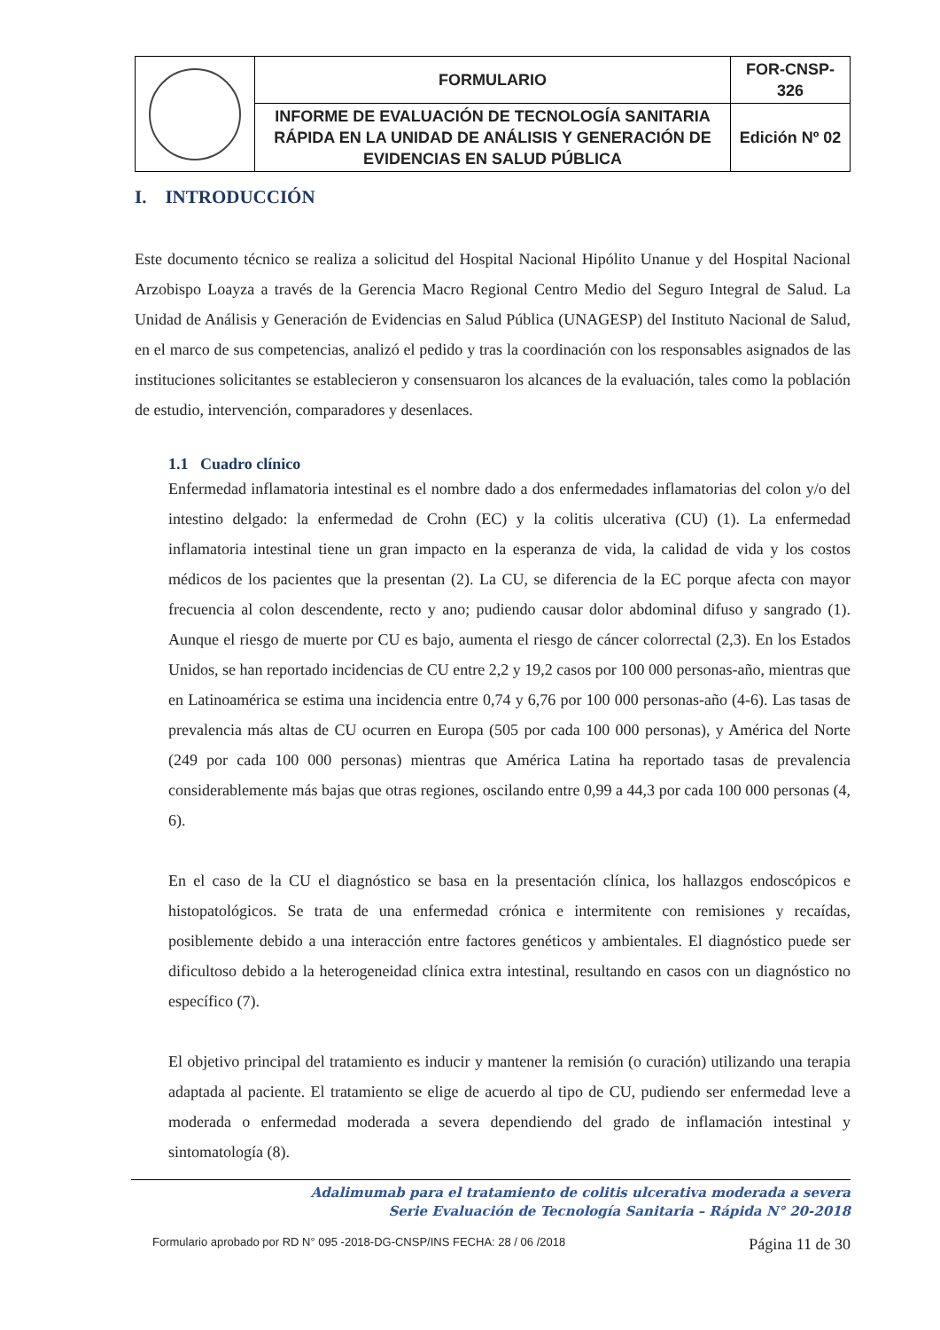| | FORMULARIO | FOR-CNSP-326 |
| | INFORME DE EVALUACIÓN DE TECNOLOGÍA SANITARIA RÁPIDA EN LA UNIDAD DE ANÁLISIS Y GENERACIÓN DE EVIDENCIAS EN SALUD PÚBLICA | Edición Nº 02 |
I. INTRODUCCIÓN
Este documento técnico se realiza a solicitud del Hospital Nacional Hipólito Unanue y del Hospital Nacional Arzobispo Loayza a través de la Gerencia Macro Regional Centro Medio del Seguro Integral de Salud. La Unidad de Análisis y Generación de Evidencias en Salud Pública (UNAGESP) del Instituto Nacional de Salud, en el marco de sus competencias, analizó el pedido y tras la coordinación con los responsables asignados de las instituciones solicitantes se establecieron y consensuaron los alcances de la evaluación, tales como la población de estudio, intervención, comparadores y desenlaces.
1.1 Cuadro clínico
Enfermedad inflamatoria intestinal es el nombre dado a dos enfermedades inflamatorias del colon y/o del intestino delgado: la enfermedad de Crohn (EC) y la colitis ulcerativa (CU) (1). La enfermedad inflamatoria intestinal tiene un gran impacto en la esperanza de vida, la calidad de vida y los costos médicos de los pacientes que la presentan (2). La CU, se diferencia de la EC porque afecta con mayor frecuencia al colon descendente, recto y ano; pudiendo causar dolor abdominal difuso y sangrado (1). Aunque el riesgo de muerte por CU es bajo, aumenta el riesgo de cáncer colorrectal (2,3). En los Estados Unidos, se han reportado incidencias de CU entre 2,2 y 19,2 casos por 100 000 personas-año, mientras que en Latinoamérica se estima una incidencia entre 0,74 y 6,76 por 100 000 personas-año (4-6). Las tasas de prevalencia más altas de CU ocurren en Europa (505 por cada 100 000 personas), y América del Norte (249 por cada 100 000 personas) mientras que América Latina ha reportado tasas de prevalencia considerablemente más bajas que otras regiones, oscilando entre 0,99 a 44,3 por cada 100 000 personas (4, 6).
En el caso de la CU el diagnóstico se basa en la presentación clínica, los hallazgos endoscópicos e histopatológicos. Se trata de una enfermedad crónica e intermitente con remisiones y recaídas, posiblemente debido a una interacción entre factores genéticos y ambientales. El diagnóstico puede ser dificultoso debido a la heterogeneidad clínica extra intestinal, resultando en casos con un diagnóstico no específico (7).
El objetivo principal del tratamiento es inducir y mantener la remisión (o curación) utilizando una terapia adaptada al paciente. El tratamiento se elige de acuerdo al tipo de CU, pudiendo ser enfermedad leve a moderada o enfermedad moderada a severa dependiendo del grado de inflamación intestinal y sintomatología (8).
Adalimumab para el tratamiento de colitis ulcerativa moderada a severa
Serie Evaluación de Tecnología Sanitaria – Rápida N° 20-2018
Formulario aprobado por RD N° 095 -2018-DG-CNSP/INS FECHA: 28 / 06 /2018 Página 11 de 30